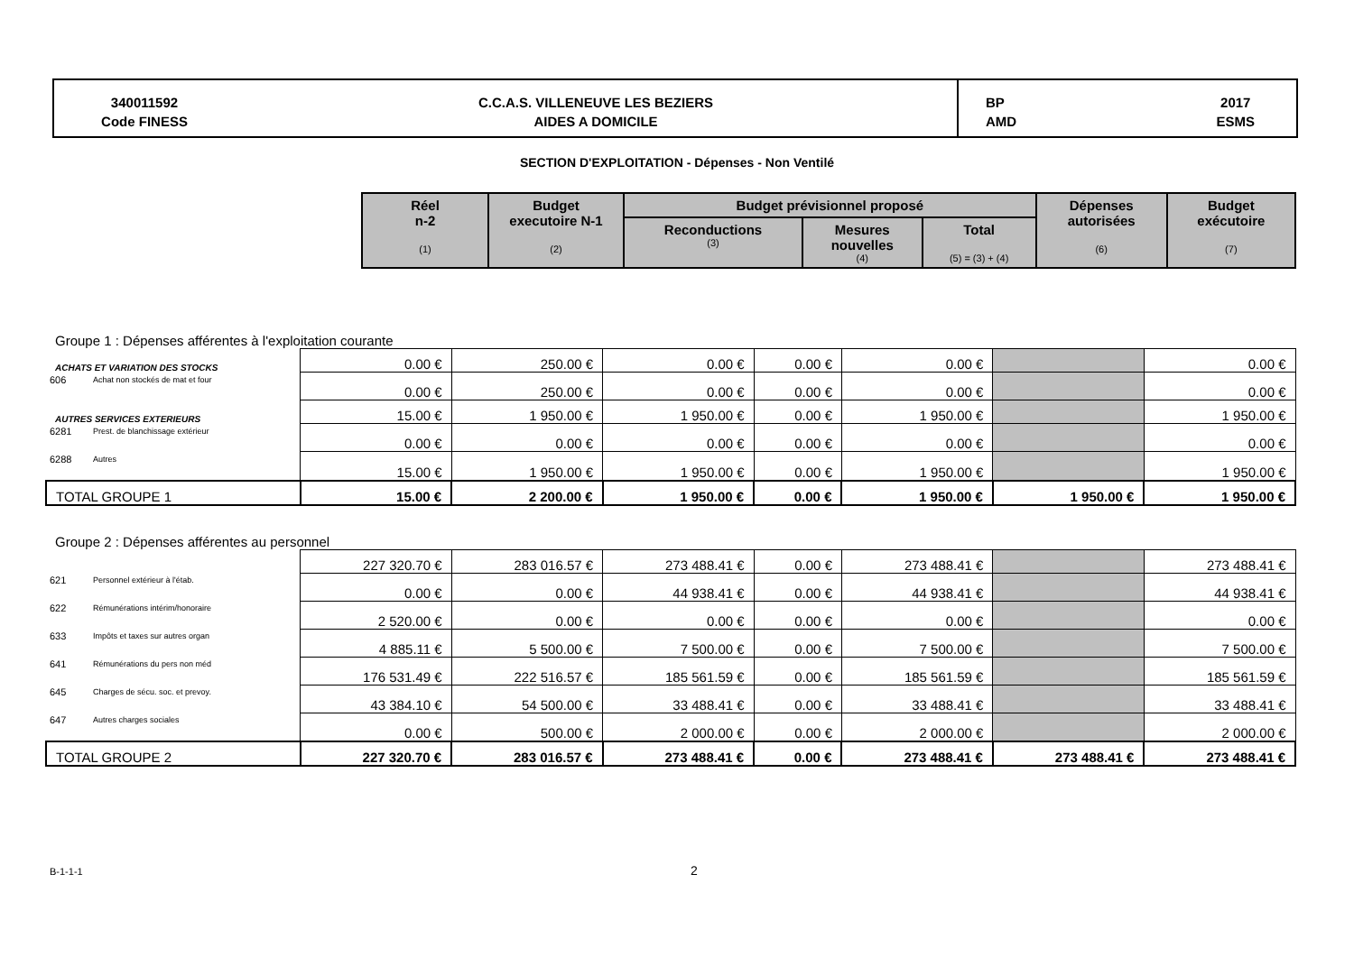340011592
Code FINESS
C.C.A.S. VILLENEUVE LES BEZIERS
AIDES A DOMICILE
BP
AMD 2017
ESMS
SECTION D'EXPLOITATION - Dépenses - Non Ventilé
| Réel n-2 (1) | Budget executoire N-1 (2) | Budget prévisionnel proposé | | | Dépenses autorisées (6) | Budget exécutoire (7) |
| --- | --- | --- | --- | --- | --- | --- |
| | | Reconductions (3) | Mesures nouvelles (4) | Total (5) = (3) + (4) | | |
| Groupe 1 : Dépenses afférentes à l'exploitation courante | | | | | | | | |
| ACHATS ET VARIATION DES STOCKS | | 0.00 € | 250.00 € | 0.00 € | 0.00 € | 0.00 € | | 0.00 € |
| 606 | Achat non stockés de mat et four | 0.00 € | 250.00 € | 0.00 € | 0.00 € | 0.00 € | | 0.00 € |
| AUTRES SERVICES EXTERIEURS | | 15.00 € | 1 950.00 € | 1 950.00 € | 0.00 € | 1 950.00 € | | 1 950.00 € |
| 6281 | Prest. de blanchissage extérieur | 0.00 € | 0.00 € | 0.00 € | 0.00 € | 0.00 € | | 0.00 € |
| 6288 | Autres | 15.00 € | 1 950.00 € | 1 950.00 € | 0.00 € | 1 950.00 € | | 1 950.00 € |
| TOTAL GROUPE 1 | | 15.00 € | 2 200.00 € | 1 950.00 € | 0.00 € | 1 950.00 € | 1 950.00 € | 1 950.00 € |
| Groupe 2 : Dépenses afférentes au personnel | | | | | | | | |
| | | 227 320.70 € | 283 016.57 € | 273 488.41 € | 0.00 € | 273 488.41 € | | 273 488.41 € |
| 621 | Personnel extérieur à l'étab. | 0.00 € | 0.00 € | 44 938.41 € | 0.00 € | 44 938.41 € | | 44 938.41 € |
| 622 | Rémunérations intérim/honoraire | 2 520.00 € | 0.00 € | 0.00 € | 0.00 € | 0.00 € | | 0.00 € |
| 633 | Impôts et taxes sur autres organ | 4 885.11 € | 5 500.00 € | 7 500.00 € | 0.00 € | 7 500.00 € | | 7 500.00 € |
| 641 | Rémunérations du pers non méd | 176 531.49 € | 222 516.57 € | 185 561.59 € | 0.00 € | 185 561.59 € | | 185 561.59 € |
| 645 | Charges de sécu. soc. et prevoy. | 43 384.10 € | 54 500.00 € | 33 488.41 € | 0.00 € | 33 488.41 € | | 33 488.41 € |
| 647 | Autres charges sociales | 0.00 € | 500.00 € | 2 000.00 € | 0.00 € | 2 000.00 € | | 2 000.00 € |
| TOTAL GROUPE 2 | | 227 320.70 € | 283 016.57 € | 273 488.41 € | 0.00 € | 273 488.41 € | 273 488.41 € | 273 488.41 € |
B-1-1-1 2